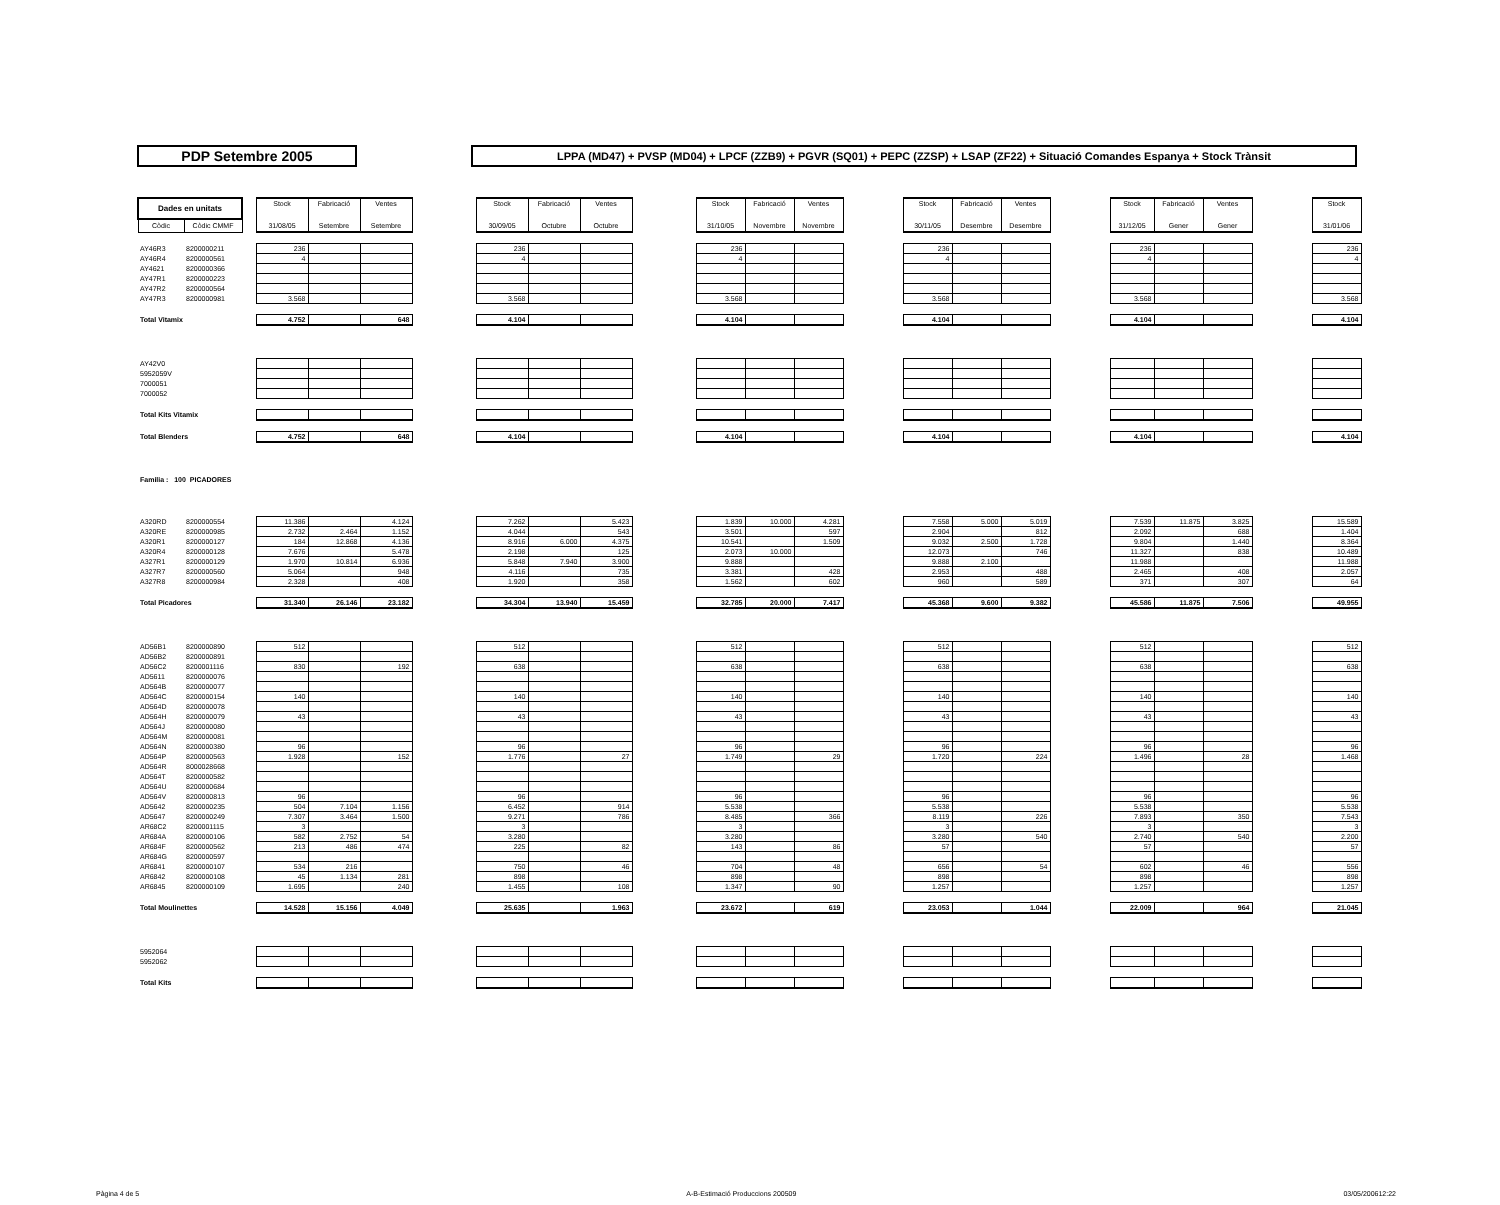PDP Setembre 2005
LPPA (MD47) + PVSP (MD04) + LPCF (ZZB9) + PGVR (SQ01) + PEPC (ZZSP) + LSAP (ZF22) + Situació Comandes Espanya + Stock Trànsit
| Dades en unitats | | | Stock | Fabricació | Ventes | | Stock | Fabricació | Ventes | | Stock | Fabricació | Ventes | | Stock | Fabricació | Ventes | | Stock | Fabricació | Ventes | | Stock |
| Còdic | Còdic CMMF | | 31/08/05 | Setembre | Setembre | | 30/09/05 | Octubre | Octubre | | 31/10/05 | Novembre | Novembre | | 30/11/05 | Desembre | Desembre | | 31/12/05 | Gener | Gener | | 31/01/06 |
| AY46R3 | 8200000211 | | 236 | | | | 236 | | | | 236 | | | | 236 | | | | 236 | | | | 236 |
| AY46R4 | 8200000561 | | 4 | | | | 4 | | | | 4 | | | | 4 | | | | 4 | | | | 4 |
| AY4621 | 8200000366 | | | | | | | | | | | | | | | | | | | | | | |
| AY47R1 | 8200000223 | | | | | | | | | | | | | | | | | | | | | | |
| AY47R2 | 8200000564 | | | | | | | | | | | | | | | | | | | | | | |
| AY47R3 | 8200000981 | | 3.568 | | | | 3.568 | | | | 3.568 | | | | 3.568 | | | | 3.568 | | | | 3.568 |
| Total Vitamix | | | 4.752 | | 648 | | 4.104 | | | | 4.104 | | | | 4.104 | | | | 4.104 | | | | 4.104 |
| AY42V0 | | | | | | | | | | | | | | | | | | | | | | | |
| 5952059V | | | | | | | | | | | | | | | | | | | | | | | |
| 7000051 | | | | | | | | | | | | | | | | | | | | | | | |
| 7000052 | | | | | | | | | | | | | | | | | | | | | | | |
| Total Kits Vitamix | | | | | | | | | | | | | | | | | | | | | | | |
| Total Blenders | | | 4.752 | | 648 | | 4.104 | | | | 4.104 | | | | 4.104 | | | | 4.104 | | | | 4.104 |
| Familia : 100 PICADORES | | | | | | | | | | | | | | | | | | | | | | | |
| A320RD | 8200000554 | | 11.386 | | 4.124 | | 7.262 | | 5.423 | | 1.839 | 10.000 | 4.281 | | 7.558 | 5.000 | 5.019 | | 7.539 | 11.875 | 3.825 | | 15.589 |
| A320RE | 8200000985 | | 2.732 | 2.464 | 1.152 | | 4.044 | | 543 | | 3.501 | | 597 | | 2.904 | | 812 | | 2.092 | | 688 | | 1.404 |
| A320R1 | 8200000127 | | 184 | 12.868 | 4.136 | | 8.916 | 6.000 | 4.375 | | 10.541 | | 1.509 | | 9.032 | 2.500 | 1.728 | | 9.804 | | 1.440 | | 8.364 |
| A320R4 | 8200000128 | | 7.676 | | 5.478 | | 2.198 | | 125 | | 2.073 | 10.000 | | | 12.073 | | 746 | | 11.327 | | 838 | | 10.489 |
| A327R1 | 8200000129 | | 1.970 | 10.814 | 6.936 | | 5.848 | 7.940 | 3.900 | | 9.888 | | | | 9.888 | 2.100 | | | 11.988 | | | | 11.988 |
| A327R7 | 8200000560 | | 5.064 | | 948 | | 4.116 | | 735 | | 3.381 | | 428 | | 2.953 | | 488 | | 2.465 | | 408 | | 2.057 |
| A327R8 | 8200000984 | | 2.328 | | 408 | | 1.920 | | 358 | | 1.562 | | 602 | | 960 | | 589 | | 371 | | 307 | | 64 |
| Total Picadores | | | 31.340 | 26.146 | 23.182 | | 34.304 | 13.940 | 15.459 | | 32.785 | 20.000 | 7.417 | | 45.368 | 9.600 | 9.382 | | 45.586 | 11.875 | 7.506 | | 49.955 |
| AD56B1 | 8200000890 | | 512 | | | | 512 | | | | 512 | | | | 512 | | | | 512 | | | | 512 |
| AD56B2 | 8200000891 | | | | | | | | | | | | | | | | | | | | | | |
| AD56C2 | 8200001116 | | 830 | | 192 | | 638 | | | | 638 | | | | 638 | | | | 638 | | | | 638 |
| AD5611 | 8200000076 | | | | | | | | | | | | | | | | | | | | | | |
| AD564B | 8200000077 | | | | | | | | | | | | | | | | | | | | | | |
| AD564C | 8200000154 | | 140 | | | | 140 | | | | 140 | | | | 140 | | | | 140 | | | | 140 |
| AD564D | 8200000078 | | | | | | | | | | | | | | | | | | | | | | |
| AD564H | 8200000079 | | 43 | | | | 43 | | | | 43 | | | | 43 | | | | 43 | | | | 43 |
| AD564J | 8200000080 | | | | | | | | | | | | | | | | | | | | | | |
| AD564M | 8200000081 | | | | | | | | | | | | | | | | | | | | | | |
| AD564N | 8200000380 | | 96 | | | | 96 | | | | 96 | | | | 96 | | | | 96 | | | | 96 |
| AD564P | 8200000563 | | 1.928 | | 152 | | 1.776 | | 27 | | 1.749 | | 29 | | 1.720 | | 224 | | 1.496 | | 28 | | 1.468 |
| AD564R | 8000028668 | | | | | | | | | | | | | | | | | | | | | | |
| AD564T | 8200000582 | | | | | | | | | | | | | | | | | | | | | | |
| AD564U | 8200000684 | | | | | | | | | | | | | | | | | | | | | | |
| AD564V | 8200000813 | | 96 | | | | 96 | | | | 96 | | | | 96 | | | | 96 | | | | 96 |
| AD5642 | 8200000235 | | 504 | 7.104 | 1.156 | | 6.452 | | 914 | | 5.538 | | | | 5.538 | | | | 5.538 | | | | 5.538 |
| AD5647 | 8200000249 | | 7.307 | 3.464 | 1.500 | | 9.271 | | 786 | | 8.485 | | 366 | | 8.119 | | 226 | | 7.893 | | 350 | | 7.543 |
| AR68C2 | 8200001115 | | 3 | | | | 3 | | | | 3 | | | | 3 | | | | 3 | | | | 3 |
| AR684A | 8200000106 | | 582 | 2.752 | 54 | | 3.280 | | | | 3.280 | | | | 3.280 | | 540 | | 2.740 | | 540 | | 2.200 |
| AR684F | 8200000562 | | 213 | 486 | 474 | | 225 | | 82 | | 143 | | 86 | | 57 | | | | 57 | | | | 57 |
| AR684G | 8200000597 | | | | | | | | | | | | | | | | | | | | | | |
| AR6841 | 8200000107 | | 534 | 216 | | | 750 | | 46 | | 704 | | 48 | | 656 | | 54 | | 602 | | 46 | | 556 |
| AR6842 | 8200000108 | | 45 | 1.134 | 281 | | 898 | | | | 898 | | | | 898 | | | | 898 | | | | 898 |
| AR6845 | 8200000109 | | 1.695 | | 240 | | 1.455 | | 108 | | 1.347 | | 90 | | 1.257 | | | | 1.257 | | | | 1.257 |
| Total Moulinettes | | | 14.528 | 15.156 | 4.049 | | 25.635 | | 1.963 | | 23.672 | | 619 | | 23.053 | | 1.044 | | 22.009 | | 964 | | 21.045 |
| 5952064 | | | | | | | | | | | | | | | | | | | | | | | |
| 5952062 | | | | | | | | | | | | | | | | | | | | | | | |
| Total Kits | | | | | | | | | | | | | | | | | | | | | | | |
Pàgina 4 de 5 A-B-Estimació Produccions 200509 03/05/200612:22